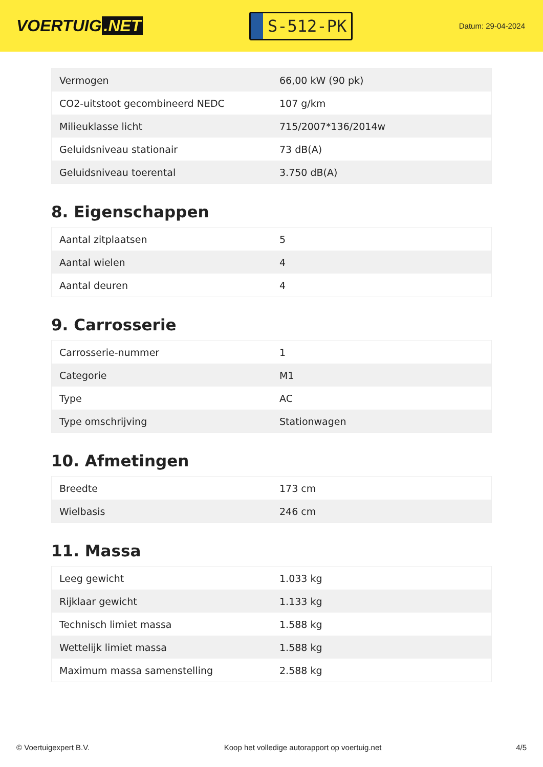VOERTUIG.NET
S-512-PK
Datum: 29-04-2024
| Vermogen | 66,00 kW (90 pk) |
| CO2-uitstoot gecombineerd NEDC | 107 g/km |
| Milieuklasse licht | 715/2007*136/2014w |
| Geluidsniveau stationair | 73 dB(A) |
| Geluidsniveau toerental | 3.750 dB(A) |
8. Eigenschappen
| Aantal zitplaatsen | 5 |
| Aantal wielen | 4 |
| Aantal deuren | 4 |
9. Carrosserie
| Carrosserie-nummer | 1 |
| Categorie | M1 |
| Type | AC |
| Type omschrijving | Stationwagen |
10. Afmetingen
| Breedte | 173 cm |
| Wielbasis | 246 cm |
11. Massa
| Leeg gewicht | 1.033 kg |
| Rijklaar gewicht | 1.133 kg |
| Technisch limiet massa | 1.588 kg |
| Wettelijk limiet massa | 1.588 kg |
| Maximum massa samenstelling | 2.588 kg |
© Voertuigexpert B.V. Koop het volledige autorapport op voertuig.net 4/5